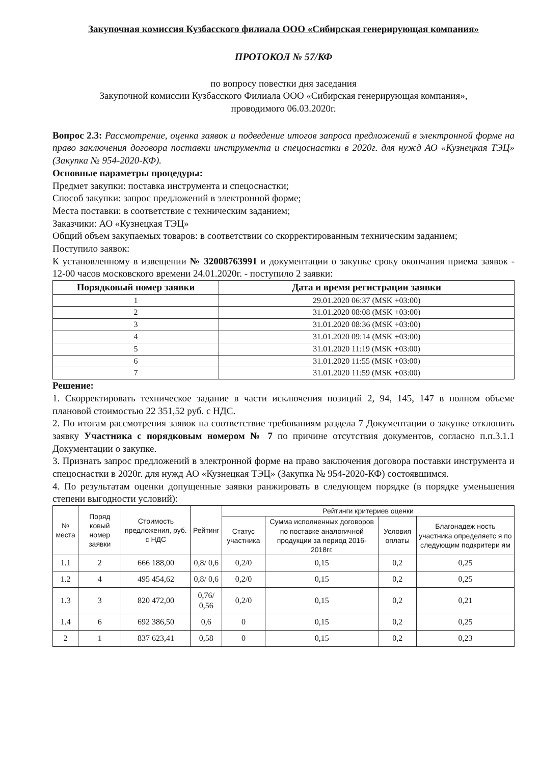Закупочная комиссия Кузбасского филиала ООО «Сибирская генерирующая компания»
ПРОТОКОЛ № 57/КФ
по вопросу повестки дня заседания
Закупочной комиссии Кузбасского Филиала ООО «Сибирская генерирующая компания»,
проводимого 06.03.2020г.
Вопрос 2.3: Рассмотрение, оценка заявок и подведение итогов запроса предложений в электронной форме на право заключения договора поставки инструмента и спецоснастки в 2020г. для нужд АО «Кузнецкая ТЭЦ» (Закупка № 954-2020-КФ).
Основные параметры процедуры:
Предмет закупки: поставка инструмента и спецоснастки;
Способ закупки: запрос предложений в электронной форме;
Места поставки: в соответствие с техническим заданием;
Заказчики: АО «Кузнецкая ТЭЦ»
Общий объем закупаемых товаров: в соответствии со скорректированным техническим заданием;
Поступило заявок:
К установленному в извещении № 32008763991 и документации о закупке сроку окончания приема заявок - 12-00 часов московского времени 24.01.2020г. - поступило 2 заявки:
| Порядковый номер заявки | Дата и время регистрации заявки |
| --- | --- |
| 1 | 29.01.2020 06:37 (MSK +03:00) |
| 2 | 31.01.2020 08:08 (MSK +03:00) |
| 3 | 31.01.2020 08:36 (MSK +03:00) |
| 4 | 31.01.2020 09:14 (MSK +03:00) |
| 5 | 31.01.2020 11:19 (MSK +03:00) |
| 6 | 31.01.2020 11:55 (MSK +03:00) |
| 7 | 31.01.2020 11:59 (MSK +03:00) |
Решение:
1. Скорректировать техническое задание в части исключения позиций 2, 94, 145, 147 в полном объеме плановой стоимостью 22 351,52 руб. с НДС.
2. По итогам рассмотрения заявок на соответствие требованиям раздела 7 Документации о закупке отклонить заявку Участника с порядковым номером № 7 по причине отсутствия документов, согласно п.п.3.1.1 Документации о закупке.
3. Признать запрос предложений в электронной форме на право заключения договора поставки инструмента и спецоснастки в 2020г. для нужд АО «Кузнецкая ТЭЦ» (Закупка № 954-2020-КФ) состоявшимся.
4. По результатам оценки допущенные заявки ранжировать в следующем порядке (в порядке уменьшения степени выгодности условий):
| № места | Поряд ковый номер заявки | Стоимость предложения, руб. с НДС | Рейтинг | Рейтинги критериев оценки | | | |
| --- | --- | --- | --- | --- | --- | --- | --- |
| | | | | Статус участника | Сумма исполненных договоров по поставке аналогичной продукции за период 2016-2018гг. | Условия оплаты | Благонадеж ность участника определяетс я по следующим подкритери ям |
| 1.1 | 2 | 666 188,00 | 0,8/ 0,6 | 0,2/0 | 0,15 | 0,2 | 0,25 |
| 1.2 | 4 | 495 454,62 | 0,8/ 0,6 | 0,2/0 | 0,15 | 0,2 | 0,25 |
| 1.3 | 3 | 820 472,00 | 0,76/ 0,56 | 0,2/0 | 0,15 | 0,2 | 0,21 |
| 1.4 | 6 | 692 386,50 | 0,6 | 0 | 0,15 | 0,2 | 0,25 |
| 2 | 1 | 837 623,41 | 0,58 | 0 | 0,15 | 0,2 | 0,23 |